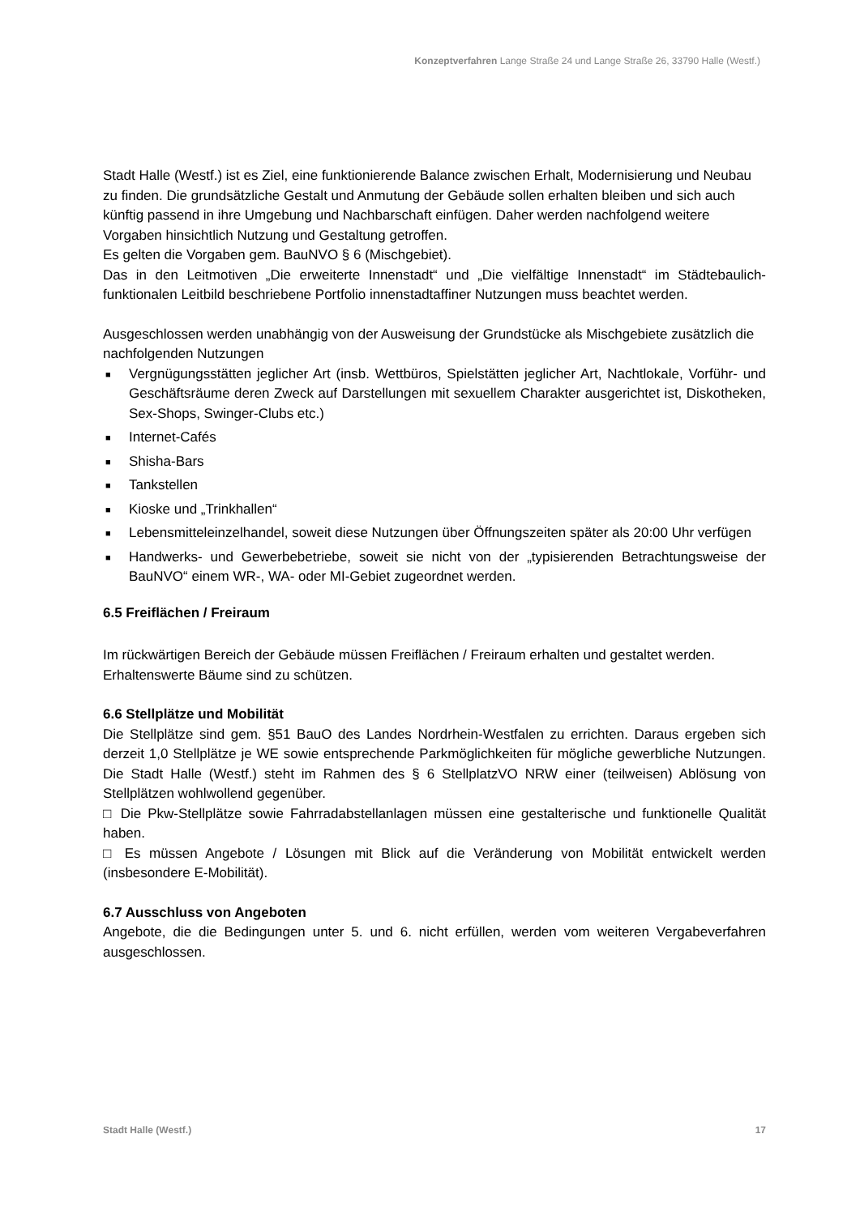Konzeptverfahren Lange Straße 24 und Lange Straße 26, 33790 Halle (Westf.)
Stadt Halle (Westf.) ist es Ziel, eine funktionierende Balance zwischen Erhalt, Modernisierung und Neubau zu finden. Die grundsätzliche Gestalt und Anmutung der Gebäude sollen erhalten bleiben und sich auch künftig passend in ihre Umgebung und Nachbarschaft einfügen. Daher werden nachfolgend weitere Vorgaben hinsichtlich Nutzung und Gestaltung getroffen.
Es gelten die Vorgaben gem. BauNVO § 6 (Mischgebiet).
Das in den Leitmotiven „Die erweiterte Innenstadt“ und „Die vielfältige Innenstadt“ im Städtebaulich-funktionalen Leitbild beschriebene Portfolio innenstadtaffiner Nutzungen muss beachtet werden.
Ausgeschlossen werden unabhängig von der Ausweisung der Grundstücke als Mischgebiete zusätzlich die nachfolgenden Nutzungen
■ Vergnügungsstätten jeglicher Art (insb. Wettbüros, Spielstätten jeglicher Art, Nachtlokale, Vorführ- und Geschäftsräume deren Zweck auf Darstellungen mit sexuellem Charakter ausgerichtet ist, Diskotheken, Sex-Shops, Swinger-Clubs etc.)
■ Internet-Cafés
■ Shisha-Bars
■ Tankstellen
■ Kioske und „Trinkhallen“
■ Lebensmitteleinzelhandel, soweit diese Nutzungen über Öffnungszeiten später als 20:00 Uhr verfügen
■ Handwerks- und Gewerbebetriebe, soweit sie nicht von der „typisierenden Betrachtungsweise der BauNVO“ einem WR-, WA- oder MI-Gebiet zugeordnet werden.
6.5 Freiflächen / Freiraum
Im rückwärtigen Bereich der Gebäude müssen Freiflächen / Freiraum erhalten und gestaltet werden. Erhaltenswerte Bäume sind zu schützen.
6.6 Stellplätze und Mobilität
Die Stellplätze sind gem. §51 BauO des Landes Nordrhein-Westfalen zu errichten. Daraus ergeben sich derzeit 1,0 Stellplätze je WE sowie entsprechende Parkmöglichkeiten für mögliche gewerbliche Nutzungen. Die Stadt Halle (Westf.) steht im Rahmen des § 6 StellplatzVO NRW einer (teilweisen) Ablösung von Stellplätzen wohlwollend gegenüber.
□ Die Pkw-Stellplätze sowie Fahrradabstellanlagen müssen eine gestalterische und funktionelle Qualität haben.
□ Es müssen Angebote / Lösungen mit Blick auf die Veränderung von Mobilität entwickelt werden (insbesondere E-Mobilität).
6.7 Ausschluss von Angeboten
Angebote, die die Bedingungen unter 5. und 6. nicht erfüllen, werden vom weiteren Vergabeverfahren ausgeschlossen.
Stadt Halle (Westf.) 17